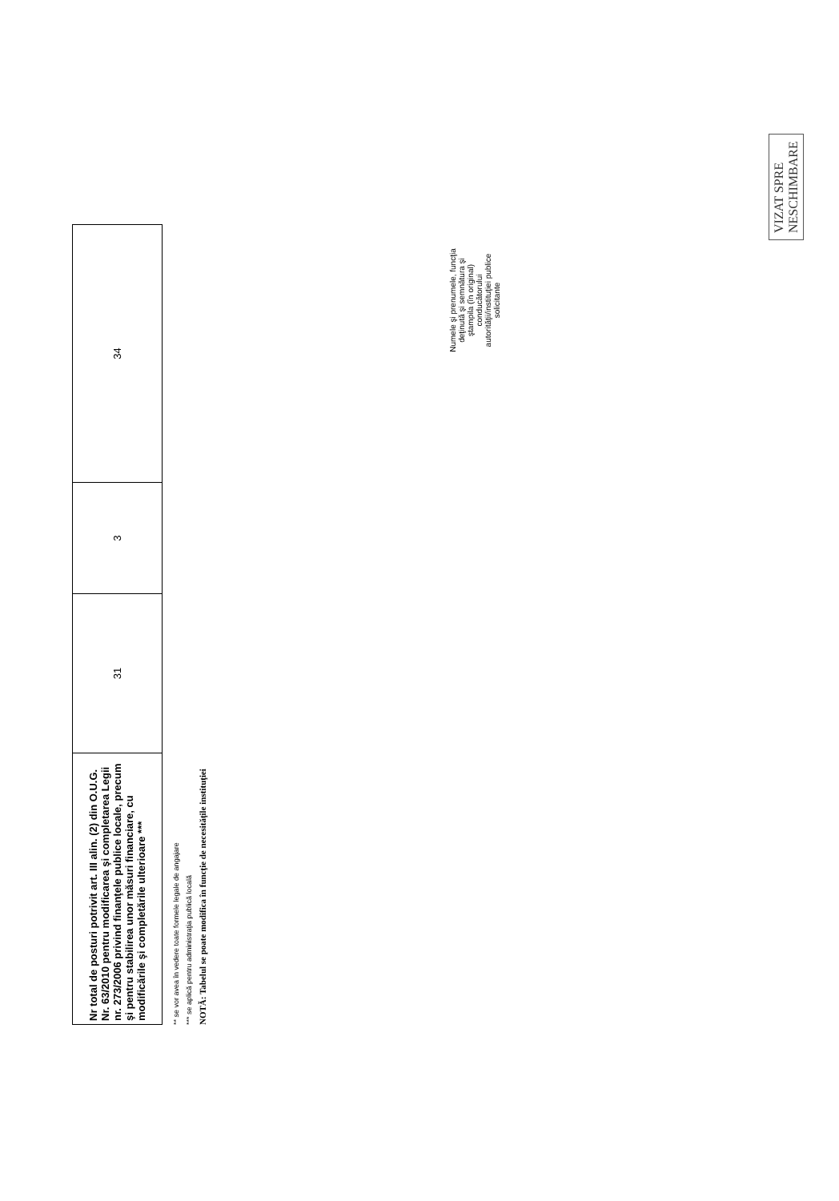| Nr total de posturi potrivit art. III alin. (2) din O.U.G. Nr. 63/2010 pentru modificarea şi completarea Legii nr. 273/2006 privind finanţele publice locale, precum şi pentru stabilirea unor măsuri financiare, cu modificările şi completările ulterioare *** | 31 | 3 | 34 |
** se vor avea în vedere toate formele legale de angajare
*** se aplică pentru administraţia publică locală
NOTĂ: Tabelul se poate modifica în funcţie de necesităţile instituţiei
Numele şi prenumele, funcţia deţinută şi semnătura şi ştampila (în original) conducătorului autorităţii/instituţiei publice solicitante
VIZAT SPRE
NESCHIMBARE